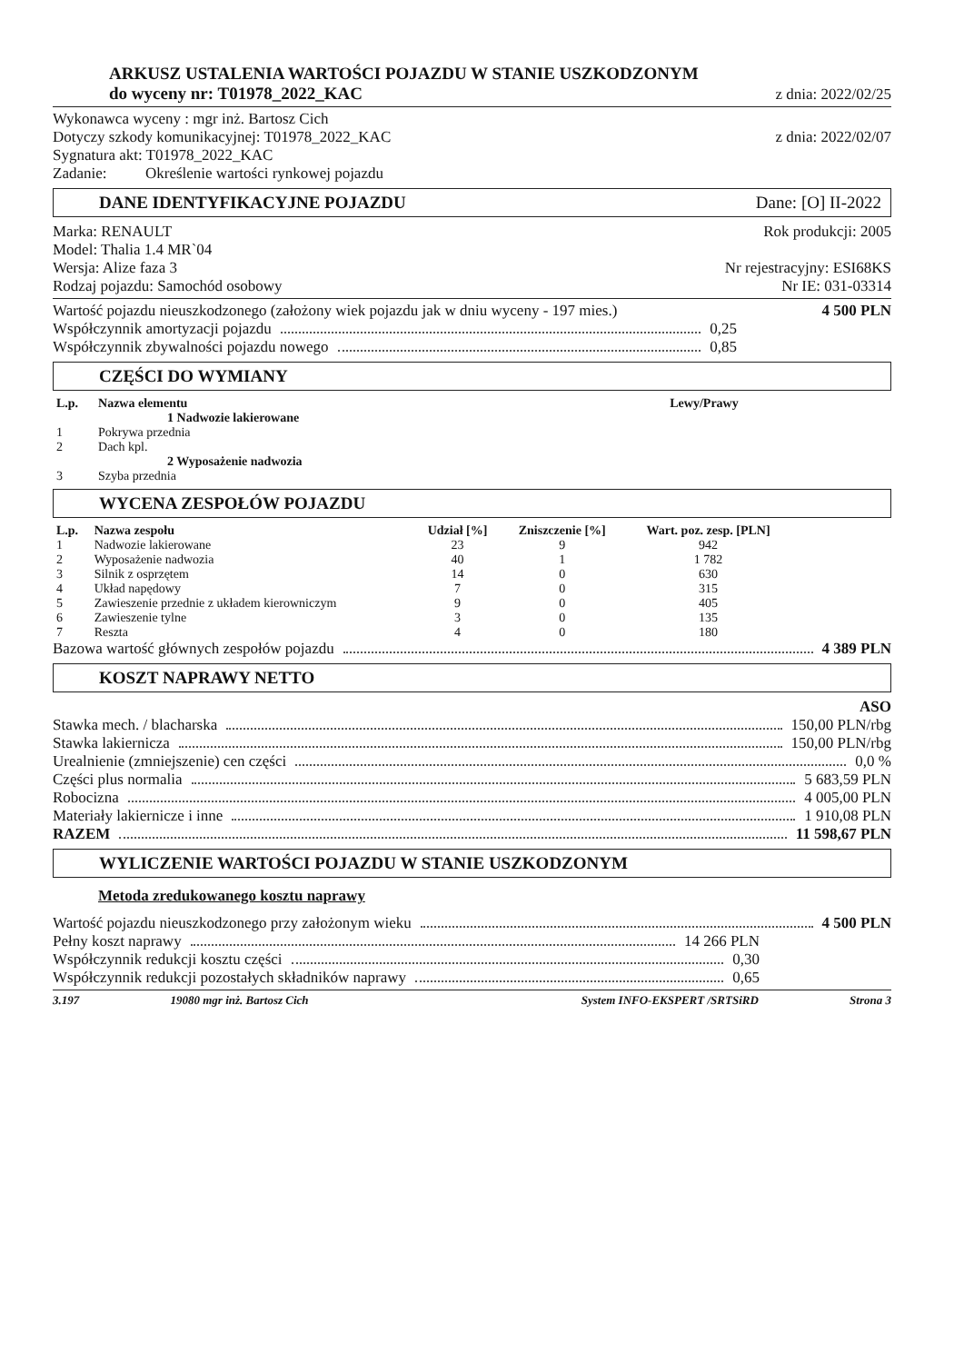ARKUSZ USTALENIA WARTOŚCI POJAZDU W STANIE USZKODZONYM
do wyceny nr: T01978_2022_KAC z dnia: 2022/02/25
Wykonawca wyceny : mgr inż. Bartosz Cich
Dotyczy szkody komunikacyjnej: T01978_2022_KAC z dnia: 2022/02/07
Sygnatura akt: T01978_2022_KAC
Zadanie: Określenie wartości rynkowej pojazdu
DANE IDENTYFIKACYJNE POJAZDU Dane: [O] II-2022
Marka: RENAULT Rok produkcji: 2005
Model: Thalia 1.4 MR`04
Wersja: Alize faza 3 Nr rejestracyjny: ESI68KS
Rodzaj pojazdu: Samochód osobowy Nr IE: 031-03314
Wartość pojazdu nieuszkodzonego (założony wiek pojazdu jak w dniu wyceny - 197 mies.) 4 500 PLN
Współczynnik amortyzacji pojazdu 0,25
Współczynnik zbywalności pojazdu nowego 0,85
CZĘŚCI DO WYMIANY
| L.p. | Nazwa elementu | Lewy/Prawy |
| --- | --- | --- |
| | 1 Nadwozie lakierowane | |
| 1 | Pokrywa przednia | |
| 2 | Dach kpl. | |
| | 2 Wyposażenie nadwozia | |
| 3 | Szyba przednia | |
WYCENA ZESPOŁÓW POJAZDU
| L.p. | Nazwa zespołu | Udział [%] | Zniszczenie [%] | Wart. poz. zesp. [PLN] | |
| --- | --- | --- | --- | --- | --- |
| 1 | Nadwozie lakierowane | 23 | 9 | 942 | |
| 2 | Wyposażenie nadwozia | 40 | 1 | 1 782 | |
| 3 | Silnik z osprzętem | 14 | 0 | 630 | |
| 4 | Układ napędowy | 7 | 0 | 315 | |
| 5 | Zawieszenie przednie z układem kierowniczym | 9 | 0 | 405 | |
| 6 | Zawieszenie tylne | 3 | 0 | 135 | |
| 7 | Reszta | 4 | 0 | 180 | |
Bazowa wartość głównych zespołów pojazdu 4 389 PLN
KOSZT NAPRAWY NETTO
ASO
Stawka mech. / blacharska 150,00 PLN/rbg
Stawka lakiernicza 150,00 PLN/rbg
Urealnienie (zmniejszenie) cen części 0,0 %
Części plus normalia 5 683,59 PLN
Robocizna 4 005,00 PLN
Materiały lakiernicze i inne 1 910,08 PLN
RAZEM 11 598,67 PLN
WYLICZENIE WARTOŚCI POJAZDU W STANIE USZKODZONYM
Metoda zredukowanego kosztu naprawy
Wartość pojazdu nieuszkodzonego przy założonym wieku 4 500 PLN
Pełny koszt naprawy 14 266 PLN
Współczynnik redukcji kosztu części 0,30
Współczynnik redukcji pozostałych składników naprawy 0,65
3.197 19080 mgr inż. Bartosz Cich System INFO-EKSPERT /SRTSiRD Strona 3